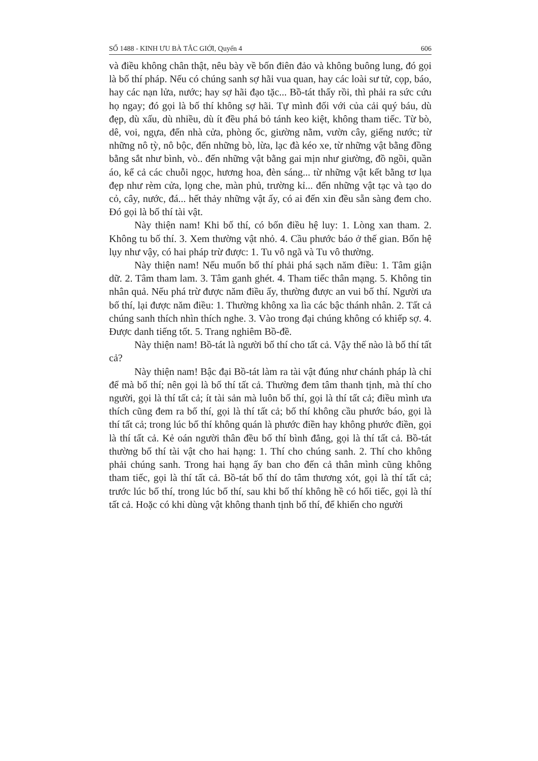SỐ 1488 - KINH ƯU BÀ TẮC GIỚI, Quyển 4 606
và điều không chân thật, nêu bày về bốn điên đảo và không buông lung, đó gọi là bố thí pháp. Nếu có chúng sanh sợ hãi vua quan, hay các loài sư tử, cọp, báo, hay các nạn lửa, nước; hay sợ hãi đạo tặc... Bồ-tát thấy rồi, thì phải ra sức cứu họ ngay; đó gọi là bố thí không sợ hãi. Tự mình đối với của cải quý báu, dù đẹp, dù xấu, dù nhiều, dù ít đều phá bỏ tánh keo kiệt, không tham tiếc. Từ bò, dê, voi, ngựa, đến nhà cửa, phòng ốc, giường nằm, vườn cây, giếng nước; từ những nô tỳ, nô bộc, đến những bò, lừa, lạc đà kéo xe, từ những vật bằng đồng bằng sắt như bình, vò.. đến những vật bằng gai mịn như giường, đồ ngồi, quần áo, kể cả các chuỗi ngọc, hương hoa, đèn sáng... từ những vật kết bằng tơ lụa đẹp như rèm cửa, lọng che, màn phủ, trường kỉ... đến những vật tạc và tạo do cỏ, cây, nước, đá... hết thảy những vật ấy, có ai đến xin đều sẵn sàng đem cho. Đó gọi là bố thí tài vật.
Này thiện nam! Khi bố thí, có bốn điều hệ luy: 1. Lòng xan tham. 2. Không tu bố thí. 3. Xem thường vật nhỏ. 4. Cầu phước báo ở thế gian. Bốn hệ lụy như vậy, có hai pháp trừ được: 1. Tu vô ngã và Tu vô thường.
Này thiện nam! Nếu muốn bố thí phải phá sạch năm điều: 1. Tâm giận dữ. 2. Tâm tham lam. 3. Tâm ganh ghét. 4. Tham tiếc thân mạng. 5. Không tin nhân quả. Nếu phá trừ được năm điều ấy, thường được an vui bố thí. Người ưa bố thí, lại được năm điều: 1. Thường không xa lìa các bậc thánh nhân. 2. Tất cả chúng sanh thích nhìn thích nghe. 3. Vào trong đại chúng không có khiếp sợ. 4. Được danh tiếng tốt. 5. Trang nghiêm Bồ-đề.
Này thiện nam! Bồ-tát là người bố thí cho tất cả. Vậy thế nào là bố thí tất cả?
Này thiện nam! Bậc đại Bồ-tát làm ra tài vật đúng như chánh pháp là chỉ để mà bố thí; nên gọi là bố thí tất cả. Thường đem tâm thanh tịnh, mà thí cho người, gọi là thí tất cả; ít tài sản mà luôn bố thí, gọi là thí tất cả; điều mình ưa thích cũng đem ra bố thí, gọi là thí tất cả; bố thí không cầu phước báo, gọi là thí tất cả; trong lúc bố thí không quán là phước điền hay không phước điền, gọi là thí tất cả. Kẻ oán người thân đều bố thí bình đẳng, gọi là thí tất cả. Bồ-tát thường bố thí tài vật cho hai hạng: 1. Thí cho chúng sanh. 2. Thí cho không phải chúng sanh. Trong hai hạng ấy ban cho đến cả thân mình cũng không tham tiếc, gọi là thí tất cả. Bồ-tát bố thí do tâm thương xót, gọi là thí tất cả; trước lúc bố thí, trong lúc bố thí, sau khi bố thí không hề có hối tiếc, gọi là thí tất cả. Hoặc có khi dùng vật không thanh tịnh bố thí, để khiến cho người